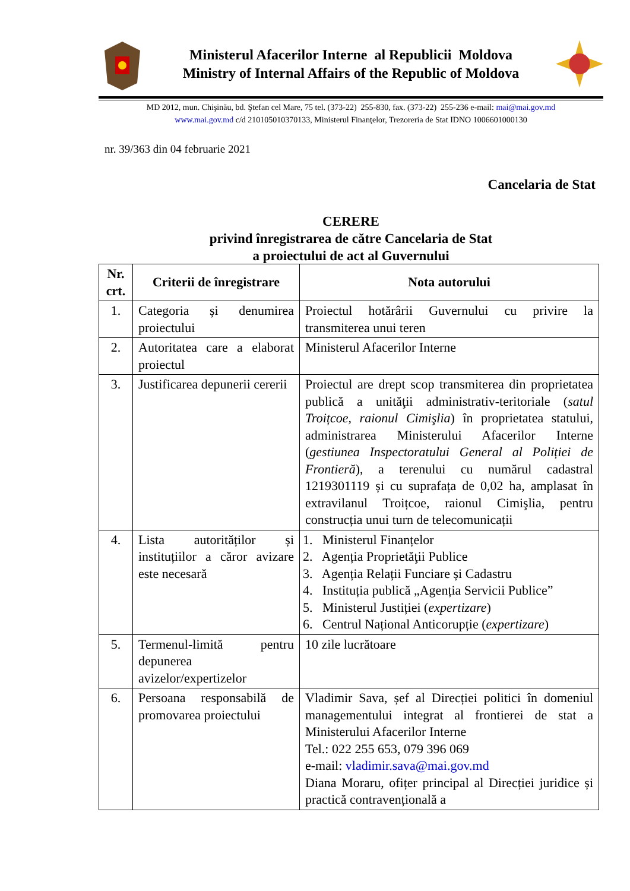Ministerul Afacerilor Interne al Republicii Moldova
Ministry of Internal Affairs of the Republic of Moldova
MD 2012, mun. Chişinău, bd. Ştefan cel Mare, 75 tel. (373-22) 255-830, fax. (373-22) 255-236 e-mail: mai@mai.gov.md
www.mai.gov.md c/d 210105010370133, Ministerul Finanţelor, Trezoreria de Stat IDNO 1006601000130
nr. 39/363 din 04 februarie 2021
Cancelaria de Stat
CERERE
privind înregistrarea de către Cancelaria de Stat
a proiectului de act al Guvernului
| Nr. crt. | Criterii de înregistrare | Nota autorului |
| --- | --- | --- |
| 1. | Categoria și denumirea proiectului | Proiectul hotărârii Guvernului cu privire la transmiterea unui teren |
| 2. | Autoritatea care a elaborat proiectul | Ministerul Afacerilor Interne |
| 3. | Justificarea depunerii cererii | Proiectul are drept scop transmiterea din proprietatea publică a unităţii administrativ-teritoriale ( satul Troițcoe, raionul Cimişlia ) în proprietatea statului, administrarea Ministerului Afacerilor Interne ( gestiunea Inspectoratului General al Poliției de Frontieră ), a terenului cu numărul cadastral 1219301119 și cu suprafața de 0,02 ha, amplasat în extravilanul Troițcoe, raionul Cimişlia, pentru construcția unui turn de telecomunicații |
| 4. | Lista autorităților și instituțiilor a căror avizare este necesară | 1. Ministerul Finanțelor 2. Agenția Proprietăţii Publice 3. Agenția Relații Funciare și Cadastru 4. Instituția publică „Agenția Servicii Publice” 5. Ministerul Justiției ( expertizare ) 6. Centrul Național Anticorupție ( expertizare ) |
| 5. | Termenul-limită pentru depunerea avizelor/expertizelor | 10 zile lucrătoare |
| 6. | Persoana responsabilă de promovarea proiectului | Vladimir Sava, șef al Direcției politici în domeniul managementului integrat al frontierei de stat a Ministerului Afacerilor Interne Tel.: 022 255 653, 079 396 069 e-mail: vladimir.sava@mai.gov.md Diana Moraru, ofițer principal al Direcției juridice și practică contravențională a |